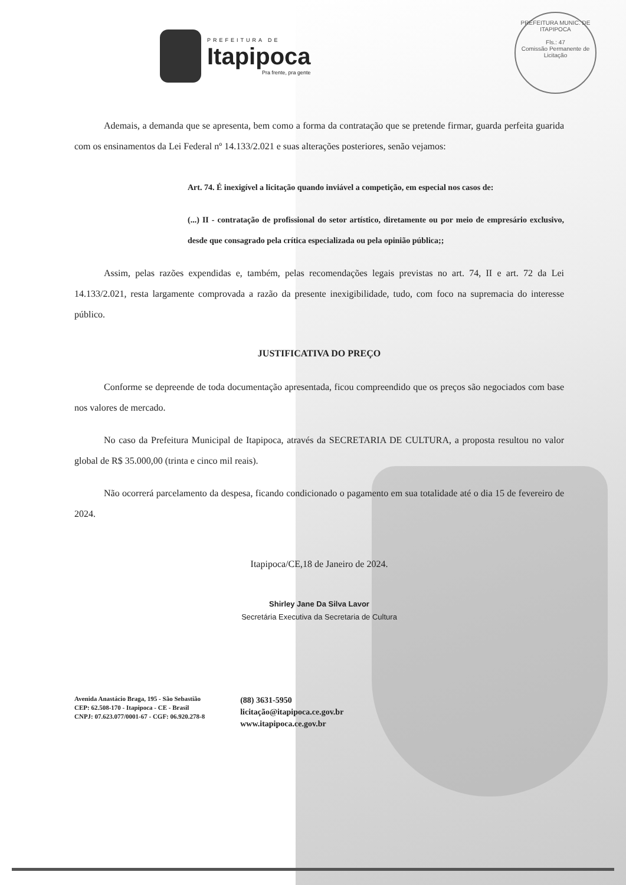PREFEITURA MUNIC. DE ITAPIPOCA
Fls.: 47
Comissão Permanente de Licitação
PREFEITURA DE
Itapipoca
Pra frente, pra gente
Ademais, a demanda que se apresenta, bem como a forma da contratação que se pretende firmar, guarda perfeita guarida com os ensinamentos da Lei Federal nº 14.133/2.021 e suas alterações posteriores, senão vejamos:
Art. 74. É inexigível a licitação quando inviável a competição, em especial nos casos de:
(...) II - contratação de profissional do setor artístico, diretamente ou por meio de empresário exclusivo, desde que consagrado pela crítica especializada ou pela opinião pública;;
Assim, pelas razões expendidas e, também, pelas recomendações legais previstas no art. 74, II e art. 72 da Lei 14.133/2.021, resta largamente comprovada a razão da presente inexigibilidade, tudo, com foco na supremacia do interesse público.
JUSTIFICATIVA DO PREÇO
Conforme se depreende de toda documentação apresentada, ficou compreendido que os preços são negociados com base nos valores de mercado.
No caso da Prefeitura Municipal de Itapipoca, através da SECRETARIA DE CULTURA, a proposta resultou no valor global de R$ 35.000,00 (trinta e cinco mil reais).
Não ocorrerá parcelamento da despesa, ficando condicionado o pagamento em sua totalidade até o dia 15 de fevereiro de 2024.
Itapipoca/CE,18 de Janeiro de 2024.
Shirley Jane Da Silva Lavor
Secretária Executiva da Secretaria de Cultura
Avenida Anastácio Braga, 195 - São Sebastião
CEP: 62.508-170 - Itapipoca - CE - Brasil
CNPJ: 07.623.077/0001-67 - CGF: 06.920.278-8
(88) 3631-5950
licitação@itapipoca.ce.gov.br
www.itapipoca.ce.gov.br